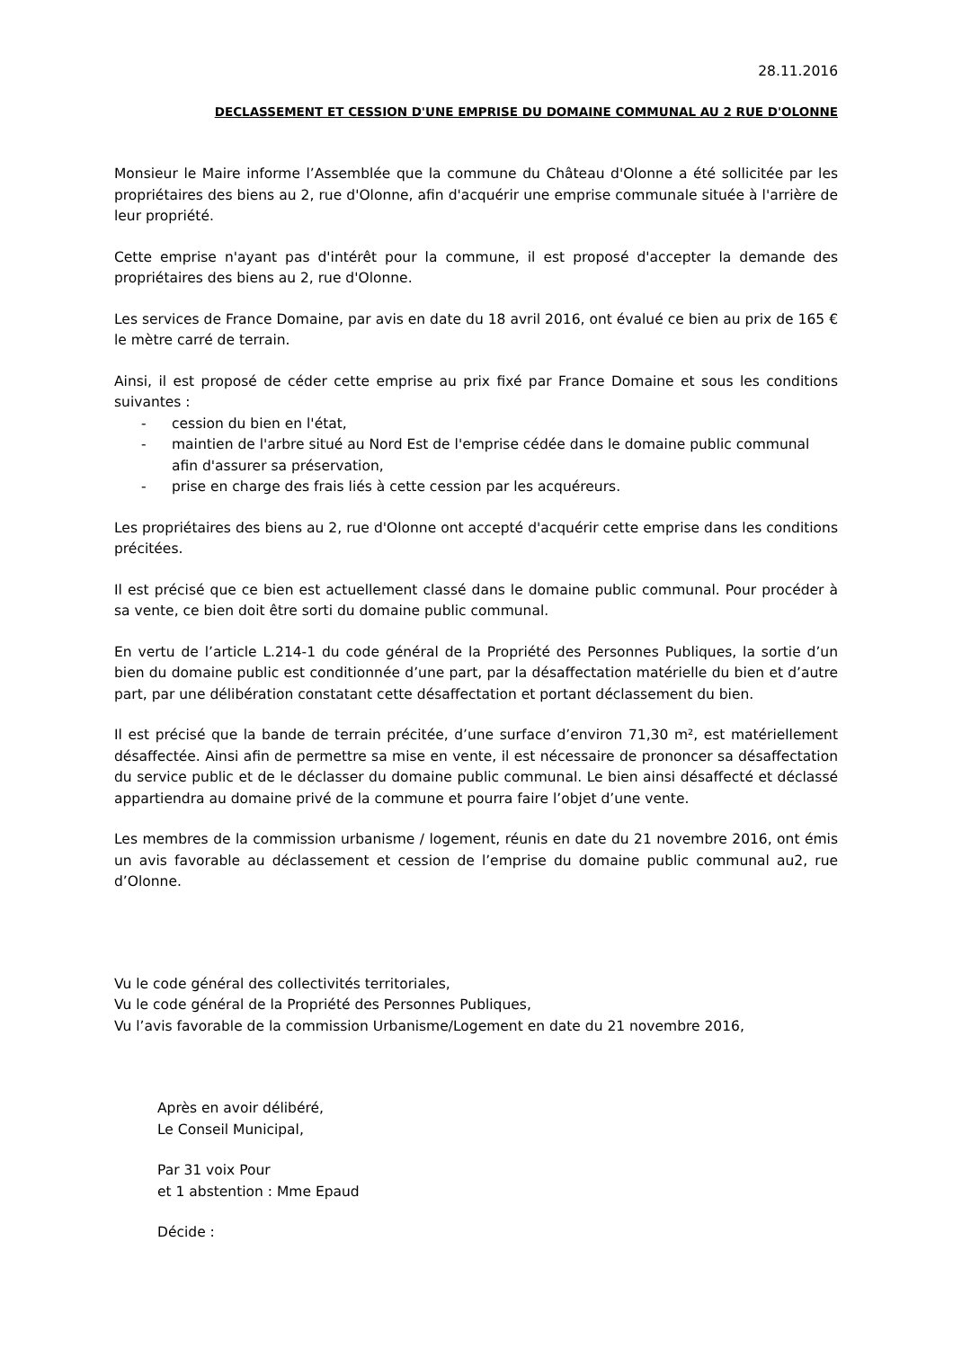28.11.2016
DECLASSEMENT ET CESSION D'UNE EMPRISE DU DOMAINE COMMUNAL AU 2 RUE D'OLONNE
Monsieur le Maire informe l’Assemblée que la commune du Château d'Olonne a été sollicitée par les propriétaires des biens au 2, rue d'Olonne, afin d'acquérir une emprise communale située à l'arrière de leur propriété.
Cette emprise n'ayant pas d'intérêt pour la commune, il est proposé d'accepter la demande des propriétaires des biens au 2, rue d'Olonne.
Les services de France Domaine, par avis en date du 18 avril 2016, ont évalué ce bien au prix de 165 € le mètre carré de terrain.
Ainsi, il est proposé de céder cette emprise au prix fixé par France Domaine et sous les conditions suivantes :
- cession du bien en l'état,
- maintien de l'arbre situé au Nord Est de l'emprise cédée dans le domaine public communal afin d'assurer sa préservation,
- prise en charge des frais liés à cette cession par les acquéreurs.
Les propriétaires des biens au 2, rue d'Olonne ont accepté d'acquérir cette emprise dans les conditions précitées.
Il est précisé que ce bien est actuellement classé dans le domaine public communal. Pour procéder à sa vente, ce bien doit être sorti du domaine public communal.
En vertu de l’article L.214-1 du code général de la Propriété des Personnes Publiques, la sortie d’un bien du domaine public est conditionnée d’une part, par la désaffectation matérielle du bien et d’autre part, par une délibération constatant cette désaffectation et portant déclassement du bien.
Il est précisé que la bande de terrain précitée, d’une surface d’environ 71,30 m², est matériellement désaffectée. Ainsi afin de permettre sa mise en vente, il est nécessaire de prononcer sa désaffectation du service public et de le déclasser du domaine public communal. Le bien ainsi désaffecté et déclassé appartiendra au domaine privé de la commune et pourra faire l’objet d’une vente.
Les membres de la commission urbanisme / logement, réunis en date du 21 novembre 2016, ont émis un avis favorable au déclassement et cession de l’emprise du domaine public communal au2, rue d’Olonne.
Vu le code général des collectivités territoriales,
Vu le code général de la Propriété des Personnes Publiques,
Vu l’avis favorable de la commission Urbanisme/Logement en date du 21 novembre 2016,
Après en avoir délibéré,
Le Conseil Municipal,
Par 31 voix Pour
et 1 abstention : Mme Epaud
Décide :